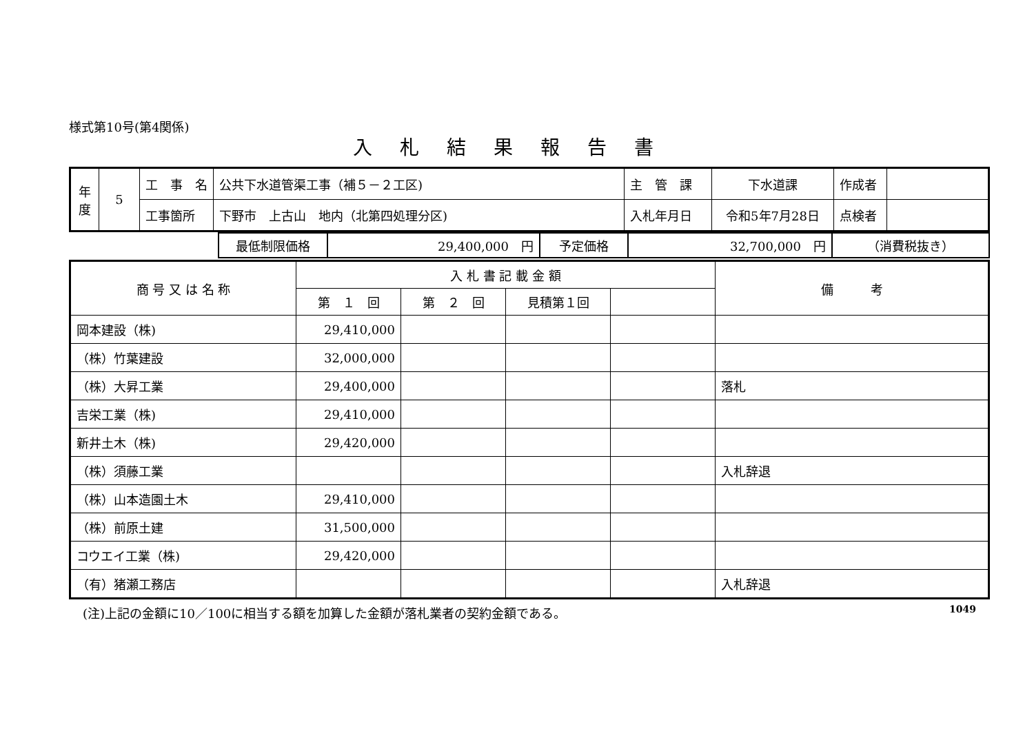様式第10号(第4関係)
入札結果報告書
| 年 度 | 5 | 工 事 名 | 公共下水道管渠工事（補５－２工区) | 主 管 課 | 下水道課 | 作成者 | |
| | | 工事箇所 | 下野市 上古山 地内（北第四処理分区) | 入札年月日 | 令和5年7月28日 | 点検者 | |
| | 最低制限価格 | 29,400,000 円 | 予定価格 | 32,700,000 円 | （消費税抜き） |
| 商 号 又 は 名 称 | 入 札 書 記 載 金 額 | | | | 備 考 |
| --- | --- | --- | --- | --- | --- |
| | 第 １ 回 | 第 ２ 回 | 見積第１回 | | |
| 岡本建設（株) | 29,410,000 | | | | |
| （株）竹葉建設 | 32,000,000 | | | | |
| （株）大昇工業 | 29,400,000 | | | | 落札 |
| 吉栄工業（株) | 29,410,000 | | | | |
| 新井土木（株) | 29,420,000 | | | | |
| （株）須藤工業 | | | | | 入札辞退 |
| （株）山本造園土木 | 29,410,000 | | | | |
| （株）前原土建 | 31,500,000 | | | | |
| コウエイ工業（株) | 29,420,000 | | | | |
| （有）猪瀬工務店 | | | | | 入札辞退 |
(注)上記の金額に10／100に相当する額を加算した金額が落札業者の契約金額である。 1049